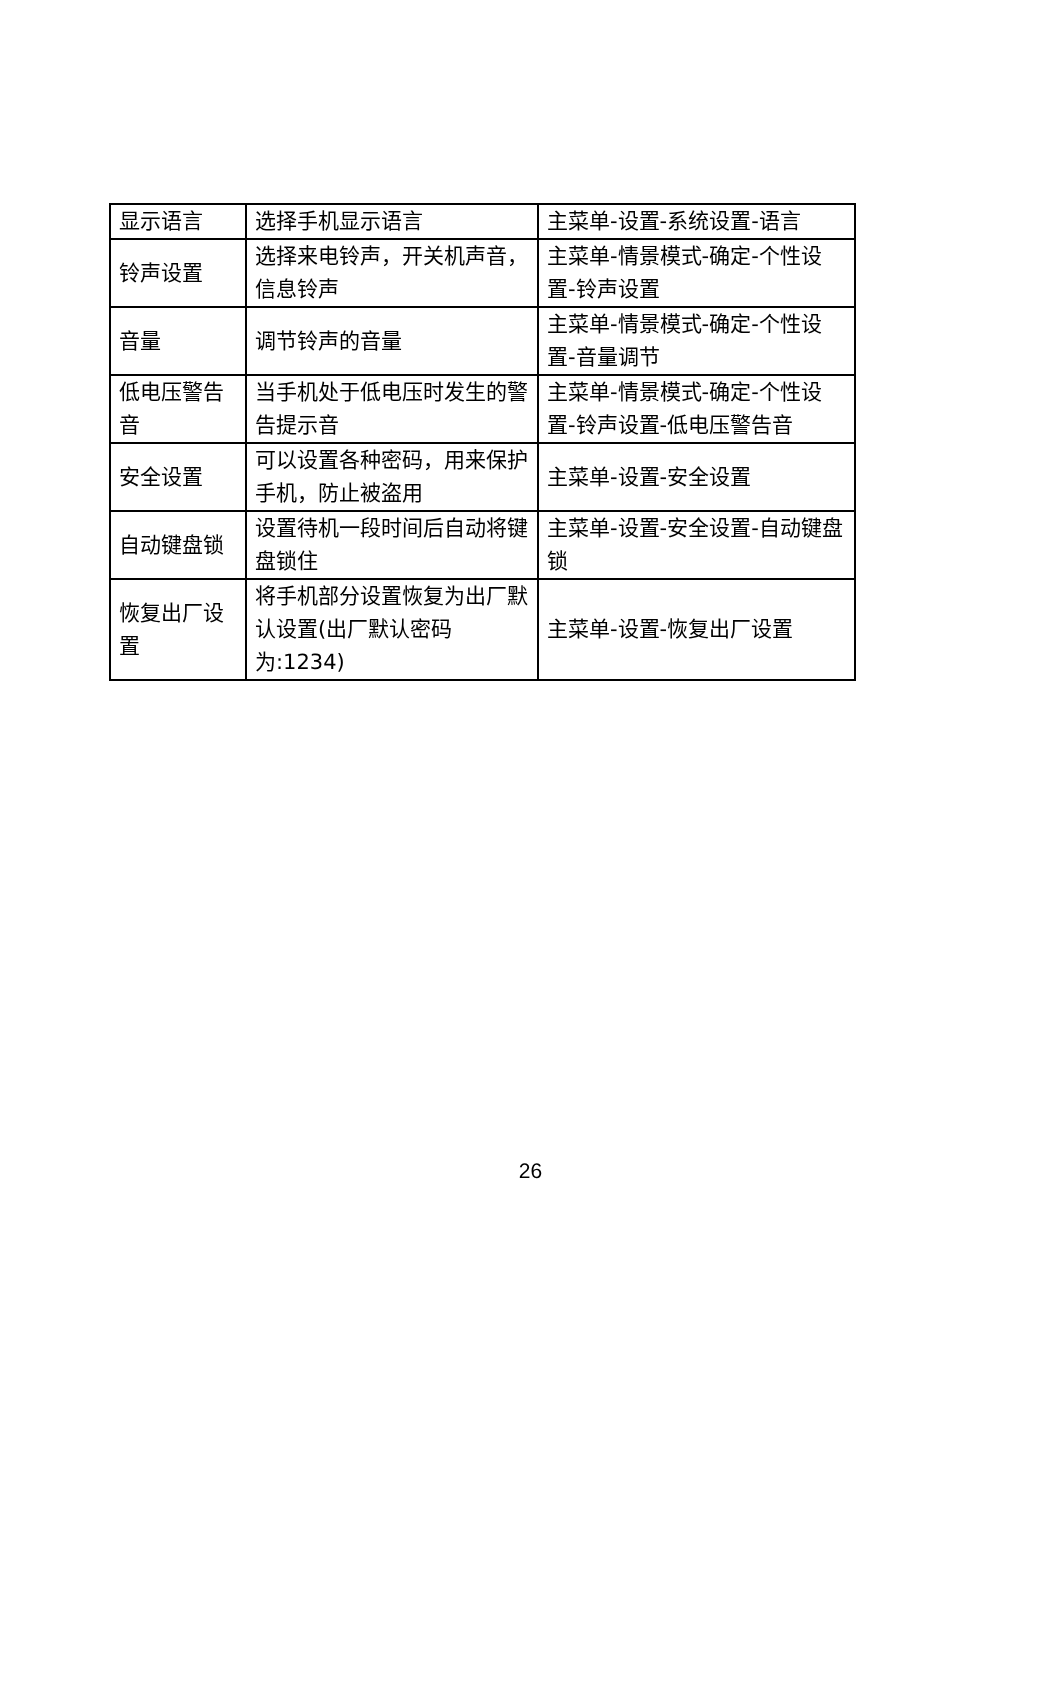| 显示语言 | 选择手机显示语言 | 主菜单-设置-系统设置-语言 |
| 铃声设置 | 选择来电铃声，开关机声音，信息铃声 | 主菜单-情景模式-确定-个性设置-铃声设置 |
| 音量 | 调节铃声的音量 | 主菜单-情景模式-确定-个性设置-音量调节 |
| 低电压警告音 | 当手机处于低电压时发生的警告提示音 | 主菜单-情景模式-确定-个性设置-铃声设置-低电压警告音 |
| 安全设置 | 可以设置各种密码，用来保护手机，防止被盗用 | 主菜单-设置-安全设置 |
| 自动键盘锁 | 设置待机一段时间后自动将键盘锁住 | 主菜单-设置-安全设置-自动键盘锁 |
| 恢复出厂设置 | 将手机部分设置恢复为出厂默认设置(出厂默认密码为:1234) | 主菜单-设置-恢复出厂设置 |
26